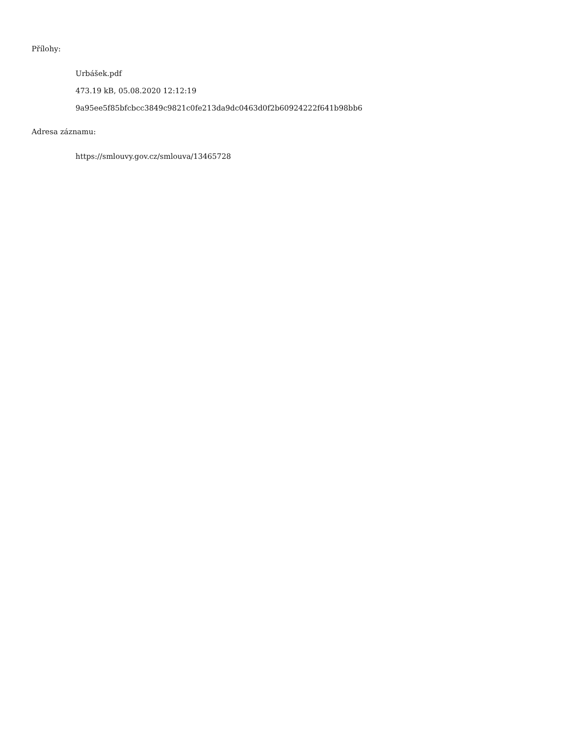Přílohy:
Urbášek.pdf
473.19 kB, 05.08.2020 12:12:19
9a95ee5f85bfcbcc3849c9821c0fe213da9dc0463d0f2b60924222f641b98bb6
Adresa záznamu:
https://smlouvy.gov.cz/smlouva/13465728